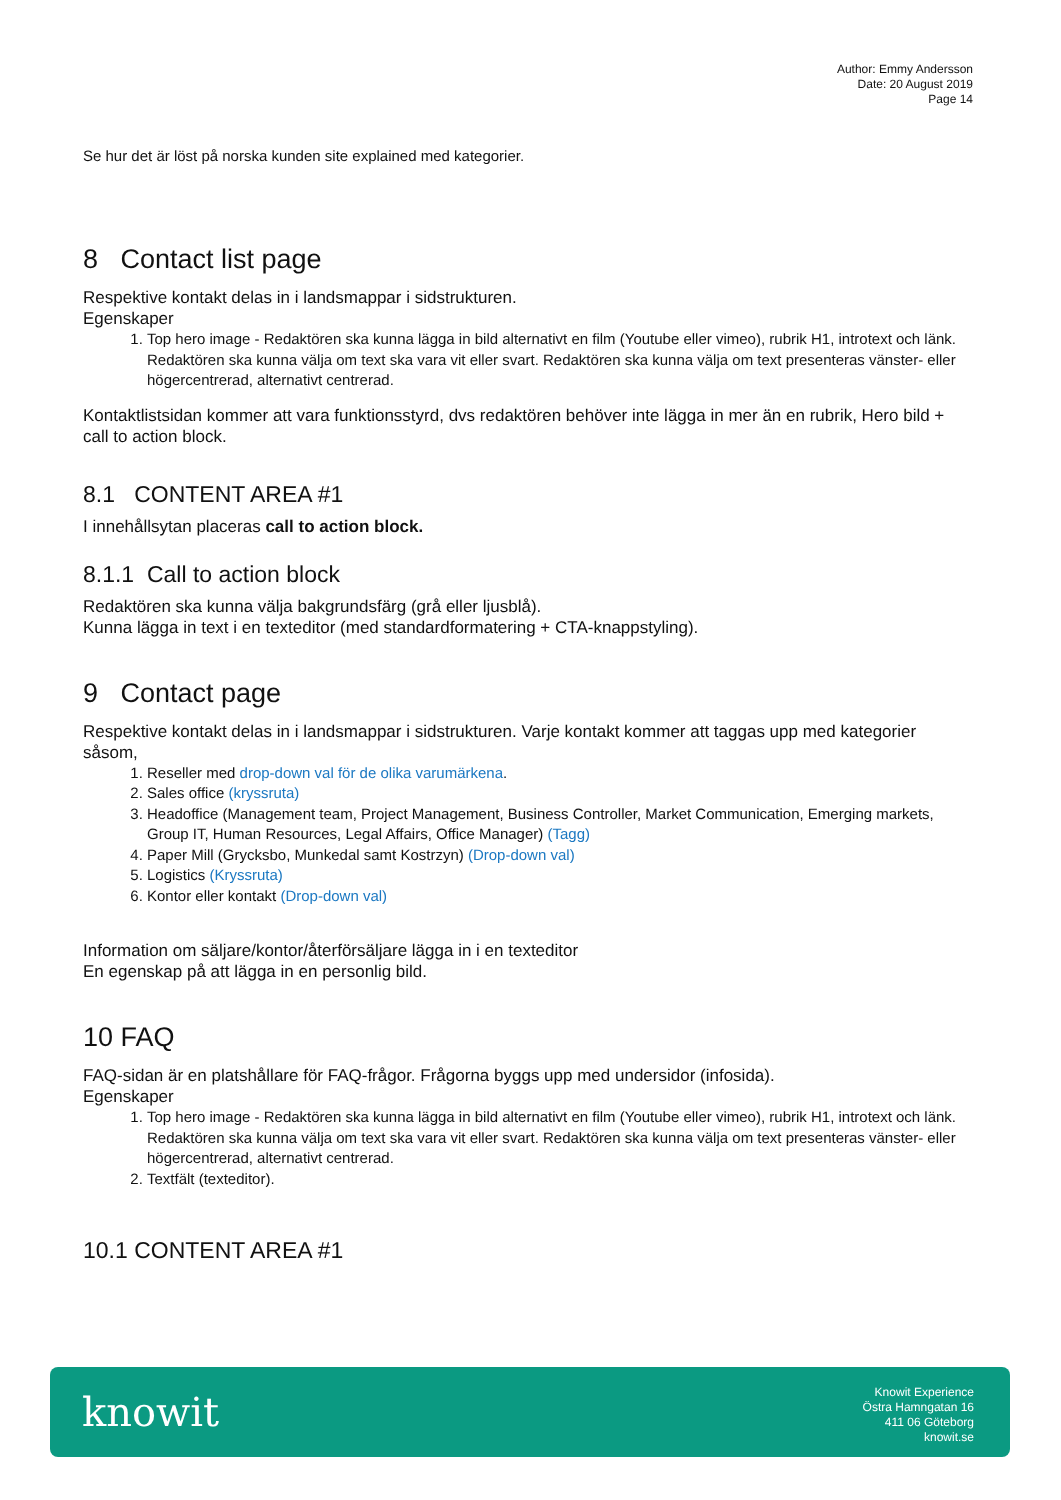Author: Emmy Andersson
Date: 20 August 2019
Page 14
Se hur det är löst på norska kunden site explained med kategorier.
8 Contact list page
Respektive kontakt delas in i landsmappar i sidstrukturen.
Egenskaper
1. Top hero image - Redaktören ska kunna lägga in bild alternativt en film (Youtube eller vimeo), rubrik H1, introtext och länk. Redaktören ska kunna välja om text ska vara vit eller svart. Redaktören ska kunna välja om text presenteras vänster- eller högercentrerad, alternativt centrerad.
Kontaktlistsidan kommer att vara funktionsstyrd, dvs redaktören behöver inte lägga in mer än en rubrik, Hero bild + call to action block.
8.1 CONTENT AREA #1
I innehållsytan placeras call to action block.
8.1.1 Call to action block
Redaktören ska kunna välja bakgrundsfärg (grå eller ljusblå).
Kunna lägga in text i en texteditor (med standardformatering + CTA-knappstyling).
9 Contact page
Respektive kontakt delas in i landsmappar i sidstrukturen. Varje kontakt kommer att taggas upp med kategorier såsom,
1. Reseller med drop-down val för de olika varumärkena.
2. Sales office (kryssruta)
3. Headoffice (Management team, Project Management, Business Controller, Market Communication, Emerging markets, Group IT, Human Resources, Legal Affairs, Office Manager) (Tagg)
4. Paper Mill (Grycksbo, Munkedal samt Kostrzyn) (Drop-down val)
5. Logistics (Kryssruta)
6. Kontor eller kontakt (Drop-down val)
Information om säljare/kontor/återförsäljare lägga in i en texteditor
En egenskap på att lägga in en personlig bild.
10 FAQ
FAQ-sidan är en platshållare för FAQ-frågor. Frågorna byggs upp med undersidor (infosida).
Egenskaper
1. Top hero image - Redaktören ska kunna lägga in bild alternativt en film (Youtube eller vimeo), rubrik H1, introtext och länk. Redaktören ska kunna välja om text ska vara vit eller svart. Redaktören ska kunna välja om text presenteras vänster- eller högercentrerad, alternativt centrerad.
2. Textfält (texteditor).
10.1 CONTENT AREA #1
knowit
Knowit Experience
Östra Hamngatan 16
411 06 Göteborg
knowit.se